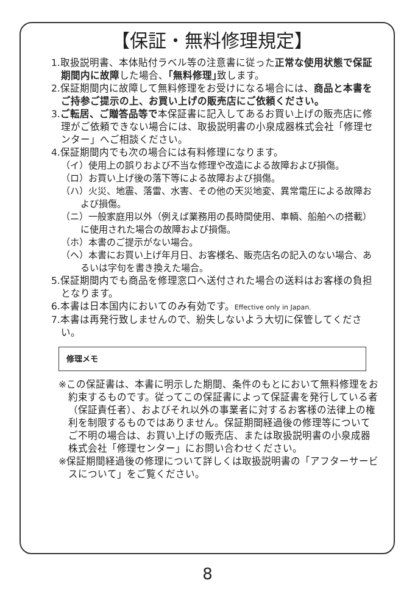【保証・無料修理規定】
1.取扱説明書、本体貼付ラベル等の注意書に従った正常な使用状態で保証期間内に故障した場合、｢無料修理｣致します。
2.保証期間内に故障して無料修理をお受けになる場合には、商品と本書をご持参ご提示の上、お買い上げの販売店にご依頼ください。
3.ご転居、ご贈答品等で本保証書に記入してあるお買い上げの販売店に修理がご依頼できない場合には、取扱説明書の小泉成器株式会社「修理センター」へご相談ください。
4.保証期間内でも次の場合には有料修理になります。
（イ）使用上の誤りおよび不当な修理や改造による故障および損傷。
（ロ）お買い上げ後の落下等による故障および損傷。
（ハ）火災、地震、落雷、水害、その他の天災地変、異常電圧による故障および損傷。
（ニ）一般家庭用以外（例えば業務用の長時間使用、車輌、船舶への搭載）に使用された場合の故障および損傷。
（ホ）本書のご提示がない場合。
（ヘ）本書にお買い上げ年月日、お客様名、販売店名の記入のない場合、あるいは字句を書き換えた場合。
5.保証期間内でも商品を修理窓口へ送付された場合の送料はお客様の負担となります。
6.本書は日本国内においてのみ有効です。Effective only in Japan.
7.本書は再発行致しませんので、紛失しないよう大切に保管してください。
修理メモ
※この保証書は、本書に明示した期間、条件のもとにおいて無料修理をお約束するものです。従ってこの保証書によって保証書を発行している者（保証責任者）、およびそれ以外の事業者に対するお客様の法律上の権利を制限するものではありません。保証期間経過後の修理等についてご不明の場合は、お買い上げの販売店、または取扱説明書の小泉成器株式会社「修理センター」にお問い合わせください。
※保証期間経過後の修理について詳しくは取扱説明書の「アフターサービスについて」をご覧ください。
8